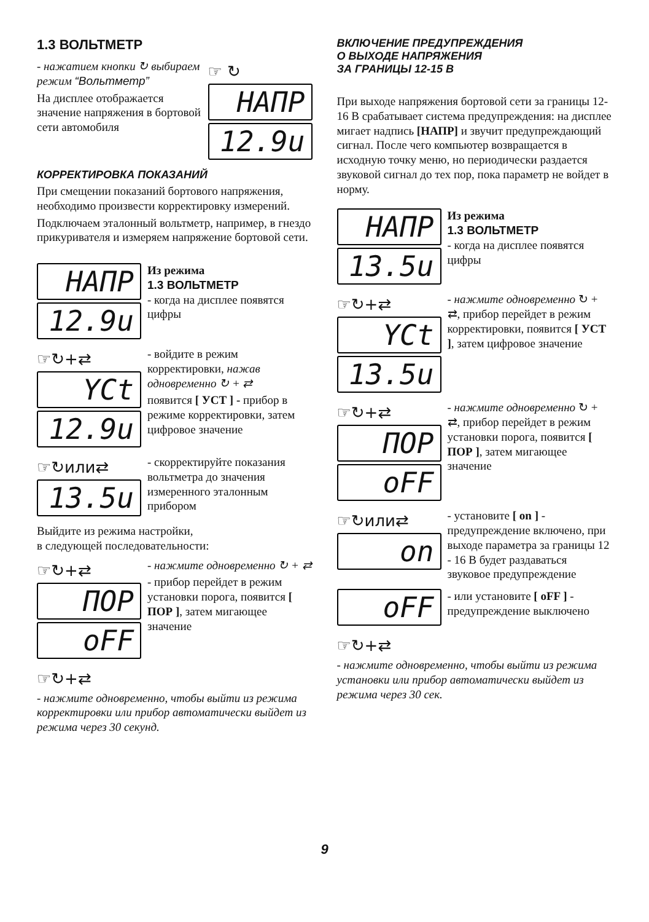1.3 ВОЛЬТМЕТР
- нажатием кнопки ↻ выбираем режим “Вольтметр”
На дисплее отображается значение напряжения в бортовой сети автомобиля
☞ ↻
HAПP
12.9u
КОРРЕКТИРОВКА ПОКАЗАНИЙ
При смещении показаний бортового напряжения, необходимо произвести корректировку измерений.
Подключаем эталонный вольтметр, например, в гнездо прикуривателя и измеряем напряжение бортовой сети.
HAПP
12.9u
Из режима
1.3 ВОЛЬТМЕТР
- когда на дисплее появятся цифры
☞↻+⇄
YCt
12.9u
- войдите в режим корректировки, нажав одновременно ↻ + ⇄
появится [ УСТ ] - прибор в режиме корректировки, затем цифровое значение
☞↻или⇄
13.5u
- скорректируйте показания вольтметра до значения измеренного эталонным прибором
Выйдите из режима настройки,
в следующей последовательности:
☞↻+⇄
ПOP
oFF
- нажмите одновременно ↻ + ⇄
- прибор перейдет в режим установки порога, появится [ ПОР ], затем мигающее значение
☞↻+⇄
- нажмите одновременно, чтобы выйти из режима корректировки или прибор автоматически выйдет из режима через 30 секунд.
ВКЛЮЧЕНИЕ ПРЕДУПРЕЖДЕНИЯ
О ВЫХОДЕ НАПРЯЖЕНИЯ
ЗА ГРАНИЦЫ 12-15 В
При выходе напряжения бортовой сети за границы 12-16 В срабатывает система предупреждения: на дисплее мигает надпись [НАПР] и звучит предупреждающий сигнал. После чего компьютер возвращается в исходную точку меню, но периодически раздается звуковой сигнал до тех пор, пока параметр не войдет в норму.
HAПP
13.5u
Из режима
1.3 ВОЛЬТМЕТР
- когда на дисплее появятся цифры
☞↻+⇄
YCt
13.5u
- нажмите одновременно ↻ + ⇄, прибор перейдет в режим корректировки, появится [ УСТ ], затем цифровое значение
☞↻+⇄
ПOP
oFF
- нажмите одновременно ↻ + ⇄, прибор перейдет в режим установки порога, появится [ ПОР ], затем мигающее значение
☞↻или⇄
on
- установите [ on ] - предупреждение включено, при выходе параметра за границы 12 - 16 В будет раздаваться звуковое предупреждение
oFF
- или установите [ oFF ] - предупреждение выключено
☞↻+⇄
- нажмите одновременно, чтобы выйти из режима установки или прибор автоматически выйдет из режима через 30 сек.
9